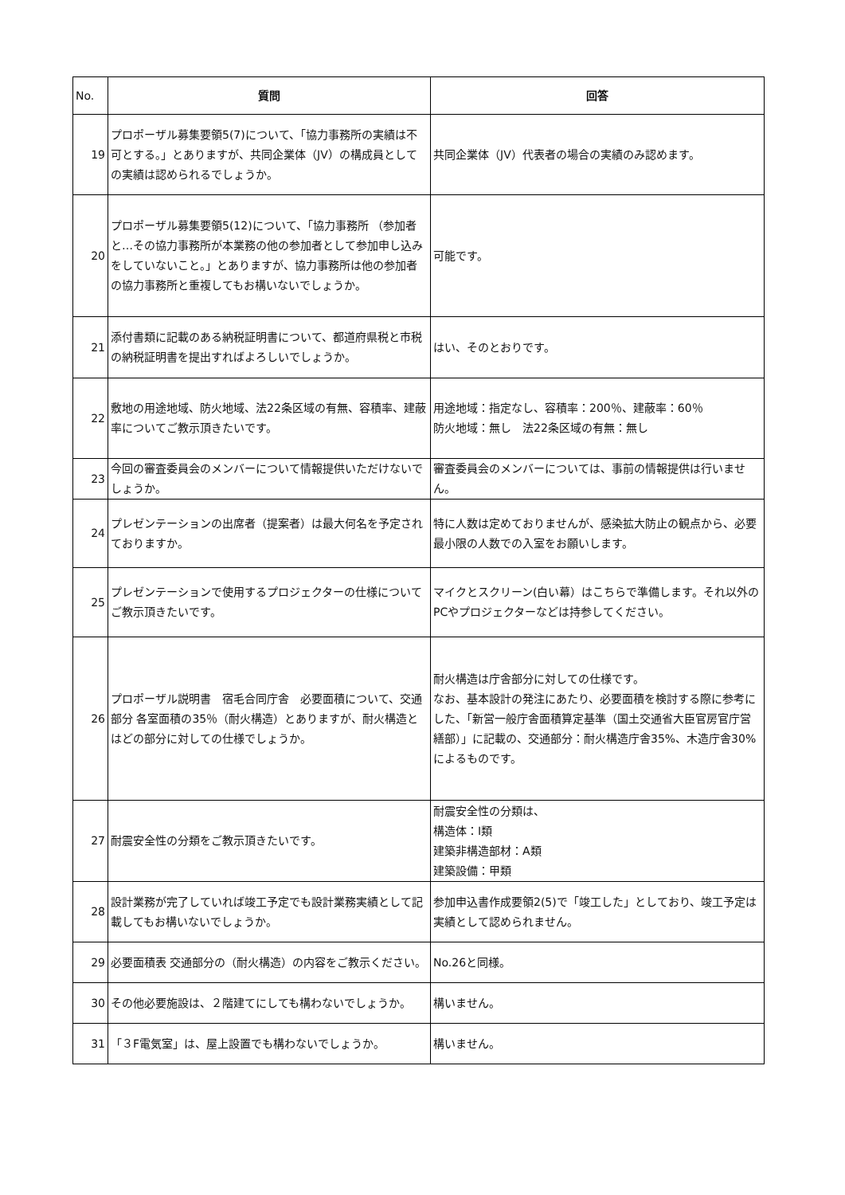| No. | 質問 | 回答 |
| --- | --- | --- |
| 19 | プロポーザル募集要領5(7)について、「協力事務所の実績は不可とする。」とありますが、共同企業体（JV）の構成員としての実績は認められるでしょうか。 | 共同企業体（JV）代表者の場合の実績のみ認めます。 |
| 20 | プロポーザル募集要領5(12)について、「協力事務所 （参加者と…その協力事務所が本業務の他の参加者として参加申し込みをしていないこと。」とありますが、協力事務所は他の参加者の協力事務所と重複してもお構いないでしょうか。 | 可能です。 |
| 21 | 添付書類に記載のある納税証明書について、都道府県税と市税の納税証明書を提出すればよろしいでしょうか。 | はい、そのとおりです。 |
| 22 | 敷地の用途地域、防火地域、法22条区域の有無、容積率、建蔽率についてご教示頂きたいです。 | 用途地域：指定なし、容積率：200％、建蔽率：60％ 防火地域：無し 法22条区域の有無：無し |
| 23 | 今回の審査委員会のメンバーについて情報提供いただけないでしょうか。 | 審査委員会のメンバーについては、事前の情報提供は行いません。 |
| 24 | プレゼンテーションの出席者（提案者）は最大何名を予定されておりますか。 | 特に人数は定めておりませんが、感染拡大防止の観点から、必要最小限の人数での入室をお願いします。 |
| 25 | プレゼンテーションで使用するプロジェクターの仕様についてご教示頂きたいです。 | マイクとスクリーン(白い幕）はこちらで準備します。それ以外のPCやプロジェクターなどは持参してください。 |
| 26 | プロポーザル説明書 宿毛合同庁舎 必要面積について、交通部分 各室面積の35％（耐火構造）とありますが、耐火構造とはどの部分に対しての仕様でしょうか。 | 耐火構造は庁舎部分に対しての仕様です。 なお、基本設計の発注にあたり、必要面積を検討する際に参考にした、「新営一般庁舎面積算定基準（国土交通省大臣官房官庁営繕部）」に記載の、交通部分：耐火構造庁舎35%、木造庁舎30%によるものです。 |
| 27 | 耐震安全性の分類をご教示頂きたいです。 | 耐震安全性の分類は、 構造体：Ⅰ類 建築非構造部材：A類 建築設備：甲類 |
| 28 | 設計業務が完了していれば竣工予定でも設計業務実績として記載してもお構いないでしょうか。 | 参加申込書作成要領2(5)で「竣工した」としており、竣工予定は実績として認められません。 |
| 29 | 必要面積表 交通部分の（耐火構造）の内容をご教示ください。 | No.26と同様。 |
| 30 | その他必要施設は、２階建てにしても構わないでしょうか。 | 構いません。 |
| 31 | 「３F電気室」は、屋上設置でも構わないでしょうか。 | 構いません。 |